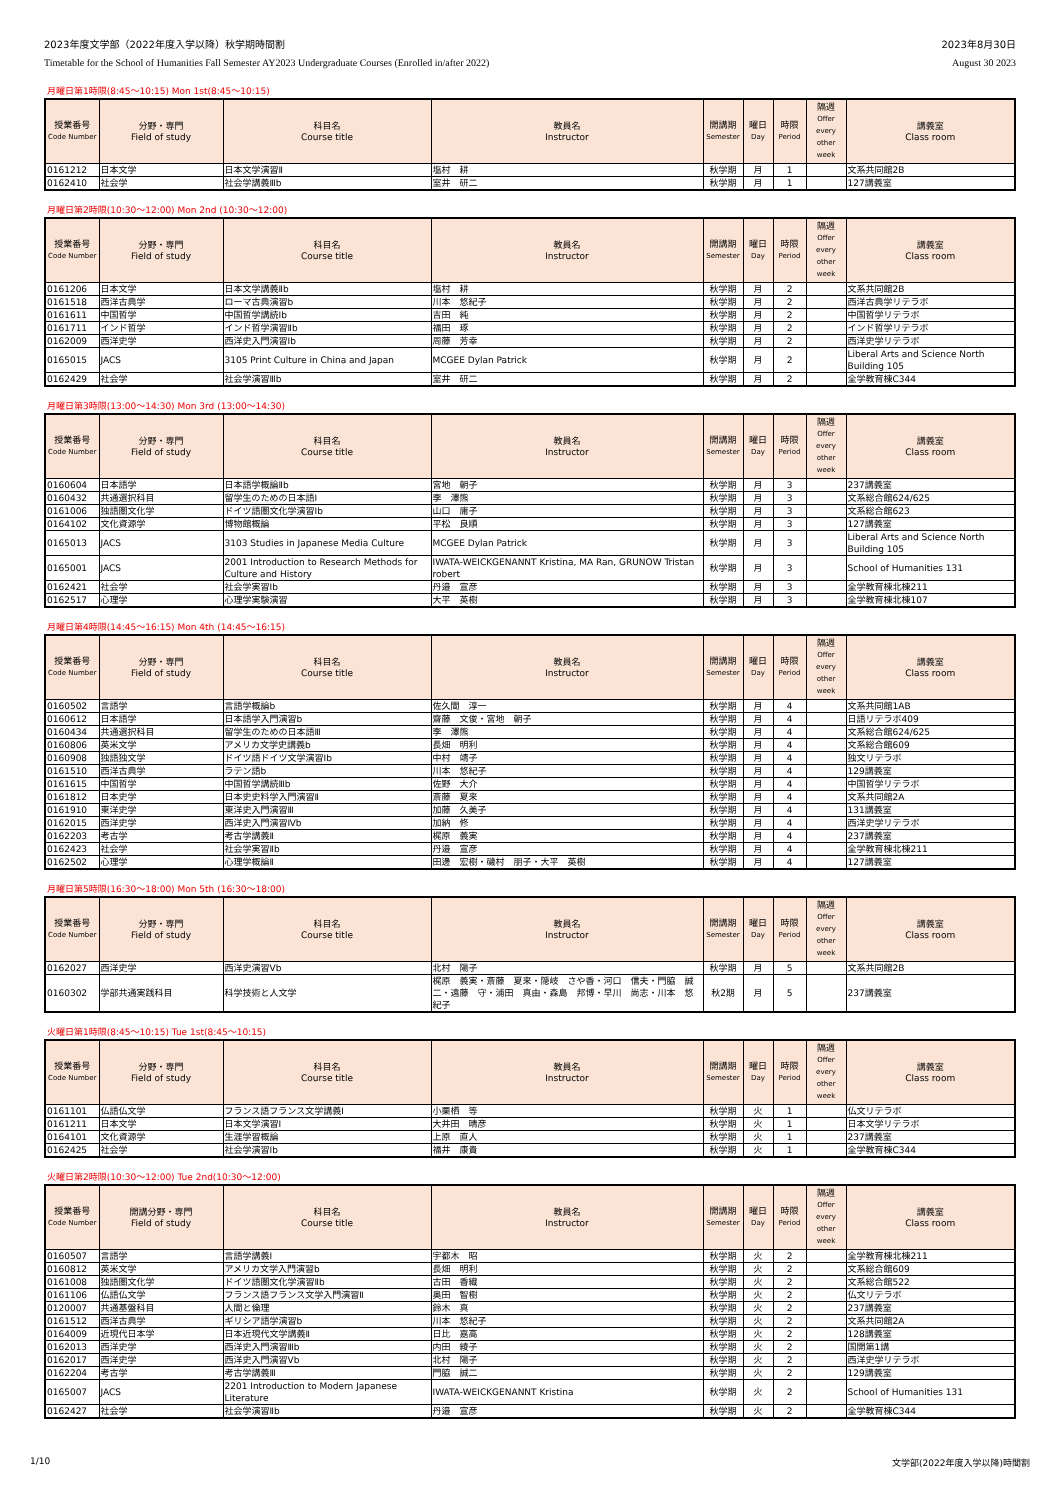2023年度文学部（2022年度入学以降）秋学期時間割
Timetable for the School of Humanities Fall Semester AY2023 Undergraduate Courses (Enrolled in/after 2022)
2023年8月30日
August 30 2023
月曜日第1時限(8:45～10:15) Mon 1st(8:45～10:15)
| 授業番号 Code Number | 分野・専門 Field of study | 科目名 Course title | 教員名 Instructor | 開講期 Semester | 曜日 Day | 時限 Period | 隔週 Offer every other week | 講義室 Class room |
| --- | --- | --- | --- | --- | --- | --- | --- | --- |
| 0161212 | 日本文学 | 日本文学演習Ⅱ | 塩村 耕 | 秋学期 | 月 | 1 | | 文系共同館2B |
| 0162410 | 社会学 | 社会学講義Ⅲb | 室井 研二 | 秋学期 | 月 | 1 | | 127講義室 |
月曜日第2時限(10:30～12:00) Mon 2nd (10:30～12:00)
| 授業番号 Code Number | 分野・専門 Field of study | 科目名 Course title | 教員名 Instructor | 開講期 Semester | 曜日 Day | 時限 Period | 隔週 Offer every other week | 講義室 Class room |
| --- | --- | --- | --- | --- | --- | --- | --- | --- |
| 0161206 | 日本文学 | 日本文学講義Ⅱb | 塩村 耕 | 秋学期 | 月 | 2 | | 文系共同館2B |
| 0161518 | 西洋古典学 | ローマ古典演習b | 川本 悠紀子 | 秋学期 | 月 | 2 | | 西洋古典学リテラボ |
| 0161611 | 中国哲学 | 中国哲学講読Ⅰb | 吉田 純 | 秋学期 | 月 | 2 | | 中国哲学リテラボ |
| 0161711 | インド哲学 | インド哲学演習Ⅱb | 福田 琢 | 秋学期 | 月 | 2 | | インド哲学リテラボ |
| 0162009 | 西洋史学 | 西洋史入門演習Ⅰb | 周藤 芳幸 | 秋学期 | 月 | 2 | | 西洋史学リテラボ |
| 0165015 | JACS | 3105 Print Culture in China and Japan | MCGEE Dylan Patrick | 秋学期 | 月 | 2 | | Liberal Arts and Science North Building 105 |
| 0162429 | 社会学 | 社会学演習Ⅲb | 室井 研二 | 秋学期 | 月 | 2 | | 全学教育棟C344 |
月曜日第3時限(13:00～14:30) Mon 3rd (13:00～14:30)
| 授業番号 Code Number | 分野・専門 Field of study | 科目名 Course title | 教員名 Instructor | 開講期 Semester | 曜日 Day | 時限 Period | 隔週 Offer every other week | 講義室 Class room |
| --- | --- | --- | --- | --- | --- | --- | --- | --- |
| 0160604 | 日本語学 | 日本語学概論Ⅱb | 宮地 朝子 | 秋学期 | 月 | 3 | | 237講義室 |
| 0160432 | 共通選択科目 | 留学生のための日本語Ⅰ | 李 澤熊 | 秋学期 | 月 | 3 | | 文系総合館624/625 |
| 0161006 | 独語圏文化学 | ドイツ語圏文化学演習Ⅰb | 山口 庸子 | 秋学期 | 月 | 3 | | 文系総合館623 |
| 0164102 | 文化資源学 | 博物館概論 | 平松 良順 | 秋学期 | 月 | 3 | | 127講義室 |
| 0165013 | JACS | 3103 Studies in Japanese Media Culture | MCGEE Dylan Patrick | 秋学期 | 月 | 3 | | Liberal Arts and Science North Building 105 |
| 0165001 | JACS | 2001 Introduction to Research Methods for Culture and History | IWATA-WEICKGENANNT Kristina, MA Ran, GRUNOW Tristan robert | 秋学期 | 月 | 3 | | School of Humanities 131 |
| 0162421 | 社会学 | 社会学実習Ⅰb | 丹邉 宣彦 | 秋学期 | 月 | 3 | | 全学教育棟北棟211 |
| 0162517 | 心理学 | 心理学実験演習 | 大平 英樹 | 秋学期 | 月 | 3 | | 全学教育棟北棟107 |
月曜日第4時限(14:45～16:15) Mon 4th (14:45～16:15)
| 授業番号 Code Number | 分野・専門 Field of study | 科目名 Course title | 教員名 Instructor | 開講期 Semester | 曜日 Day | 時限 Period | 隔週 Offer every other week | 講義室 Class room |
| --- | --- | --- | --- | --- | --- | --- | --- | --- |
| 0160502 | 言語学 | 言語学概論b | 佐久間 淳一 | 秋学期 | 月 | 4 | | 文系共同館1AB |
| 0160612 | 日本語学 | 日本語学入門演習b | 齋藤 文俊・宮地 朝子 | 秋学期 | 月 | 4 | | 日語リテラボ409 |
| 0160434 | 共通選択科目 | 留学生のための日本語Ⅲ | 李 澤熊 | 秋学期 | 月 | 4 | | 文系総合館624/625 |
| 0160806 | 英米文学 | アメリカ文学史講義b | 長畑 明利 | 秋学期 | 月 | 4 | | 文系総合館609 |
| 0160908 | 独語独文学 | ドイツ語ドイツ文学演習Ⅰb | 中村 靖子 | 秋学期 | 月 | 4 | | 独文リテラボ |
| 0161510 | 西洋古典学 | ラテン語b | 川本 悠紀子 | 秋学期 | 月 | 4 | | 129講義室 |
| 0161615 | 中国哲学 | 中国哲学講読Ⅲb | 佐野 大介 | 秋学期 | 月 | 4 | | 中国哲学リテラボ |
| 0161812 | 日本史学 | 日本史史料学入門演習Ⅱ | 斎藤 夏来 | 秋学期 | 月 | 4 | | 文系共同館2A |
| 0161910 | 東洋史学 | 東洋史入門演習Ⅲ | 加藤 久美子 | 秋学期 | 月 | 4 | | 131講義室 |
| 0162015 | 西洋史学 | 西洋史入門演習Ⅳb | 加納 修 | 秋学期 | 月 | 4 | | 西洋史学リテラボ |
| 0162203 | 考古学 | 考古学講義Ⅱ | 梶原 義実 | 秋学期 | 月 | 4 | | 237講義室 |
| 0162423 | 社会学 | 社会学実習Ⅱb | 丹邉 宣彦 | 秋学期 | 月 | 4 | | 全学教育棟北棟211 |
| 0162502 | 心理学 | 心理学概論Ⅱ | 田邊 宏樹・磯村 朋子・大平 英樹 | 秋学期 | 月 | 4 | | 127講義室 |
月曜日第5時限(16:30～18:00) Mon 5th (16:30～18:00)
| 授業番号 Code Number | 分野・専門 Field of study | 科目名 Course title | 教員名 Instructor | 開講期 Semester | 曜日 Day | 時限 Period | 隔週 Offer every other week | 講義室 Class room |
| --- | --- | --- | --- | --- | --- | --- | --- | --- |
| 0162027 | 西洋史学 | 西洋史演習Ⅴb | 北村 陽子 | 秋学期 | 月 | 5 | | 文系共同館2B |
| 0160302 | 学部共通実践科目 | 科学技術と人文学 | 梶原 義実・斎藤 夏来・隠岐 さや香・河口 信夫・門脇 誠二・遠藤 守・浦田 真由・森島 邦博・早川 尚志・川本 悠紀子 | 秋2期 | 月 | 5 | | 237講義室 |
火曜日第1時限(8:45～10:15) Tue 1st(8:45～10:15)
| 授業番号 Code Number | 分野・専門 Field of study | 科目名 Course title | 教員名 Instructor | 開講期 Semester | 曜日 Day | 時限 Period | 隔週 Offer every other week | 講義室 Class room |
| --- | --- | --- | --- | --- | --- | --- | --- | --- |
| 0161101 | 仏語仏文学 | フランス語フランス文学講義Ⅰ | 小栗栖 等 | 秋学期 | 火 | 1 | | 仏文リテラボ |
| 0161211 | 日本文学 | 日本文学演習Ⅰ | 大井田 晴彦 | 秋学期 | 火 | 1 | | 日本文学リテラボ |
| 0164101 | 文化資源学 | 生涯学習概論 | 上原 直人 | 秋学期 | 火 | 1 | | 237講義室 |
| 0162425 | 社会学 | 社会学演習Ⅰb | 福井 康貴 | 秋学期 | 火 | 1 | | 全学教育棟C344 |
火曜日第2時限(10:30～12:00) Tue 2nd(10:30～12:00)
| 授業番号 Code Number | 開講分野・専門 Field of study | 科目名 Course title | 教員名 Instructor | 開講期 Semester | 曜日 Day | 時限 Period | 隔週 Offer every other week | 講義室 Class room |
| --- | --- | --- | --- | --- | --- | --- | --- | --- |
| 0160507 | 言語学 | 言語学講義Ⅰ | 宇都木 昭 | 秋学期 | 火 | 2 | | 全学教育棟北棟211 |
| 0160812 | 英米文学 | アメリカ文学入門演習b | 長畑 明利 | 秋学期 | 火 | 2 | | 文系総合館609 |
| 0161008 | 独語圏文化学 | ドイツ語圏文化学演習Ⅱb | 古田 香織 | 秋学期 | 火 | 2 | | 文系総合館522 |
| 0161106 | 仏語仏文学 | フランス語フランス文学入門演習Ⅱ | 奥田 智樹 | 秋学期 | 火 | 2 | | 仏文リテラボ |
| 0120007 | 共通基盤科目 | 人間と倫理 | 鈴木 真 | 秋学期 | 火 | 2 | | 237講義室 |
| 0161512 | 西洋古典学 | ギリシア語学演習b | 川本 悠紀子 | 秋学期 | 火 | 2 | | 文系共同館2A |
| 0164009 | 近現代日本学 | 日本近現代文学講義Ⅱ | 日比 嘉高 | 秋学期 | 火 | 2 | | 128講義室 |
| 0162013 | 西洋史学 | 西洋史入門演習Ⅲb | 内田 綾子 | 秋学期 | 火 | 2 | | 国開第1講 |
| 0162017 | 西洋史学 | 西洋史入門演習Ⅴb | 北村 陽子 | 秋学期 | 火 | 2 | | 西洋史学リテラボ |
| 0162204 | 考古学 | 考古学講義Ⅲ | 門脇 誠二 | 秋学期 | 火 | 2 | | 129講義室 |
| 0165007 | JACS | 2201 Introduction to Modern Japanese Literature | IWATA-WEICKGENANNT Kristina | 秋学期 | 火 | 2 | | School of Humanities 131 |
| 0162427 | 社会学 | 社会学演習Ⅱb | 丹邉 宣彦 | 秋学期 | 火 | 2 | | 全学教育棟C344 |
1/10 文学部(2022年度入学以降)時間割